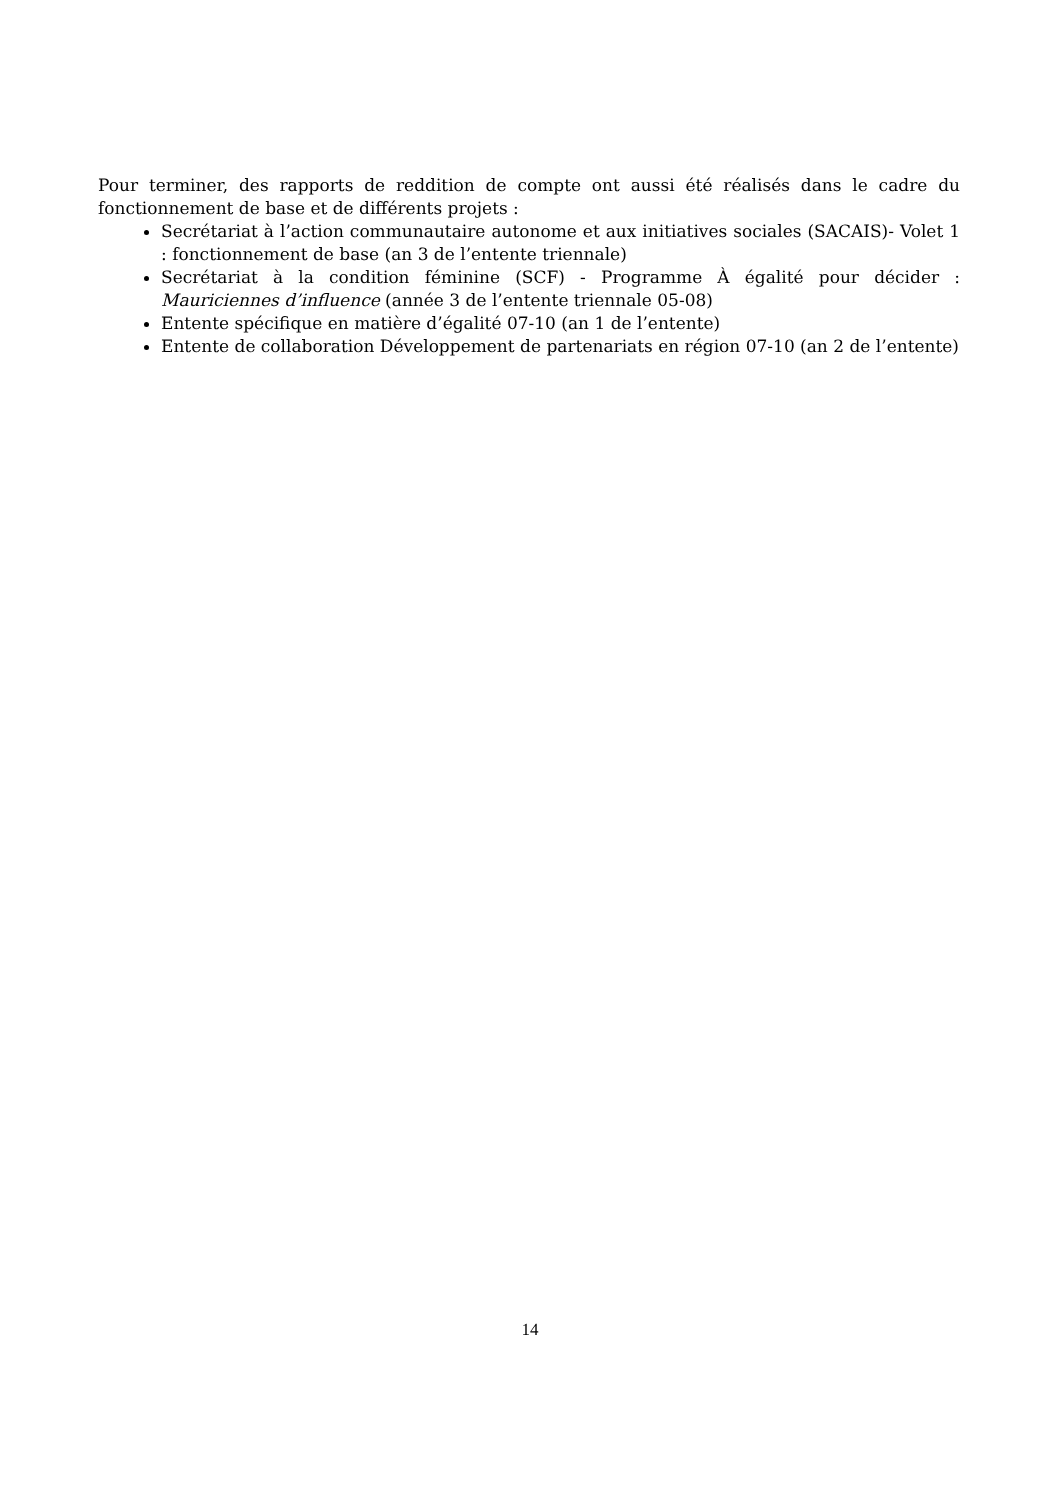Pour terminer, des rapports de reddition de compte ont aussi été réalisés dans le cadre du fonctionnement de base et de différents projets :
Secrétariat à l’action communautaire autonome et aux initiatives sociales (SACAIS)- Volet 1 : fonctionnement de base (an 3 de l’entente triennale)
Secrétariat à la condition féminine (SCF) - Programme À égalité pour décider : Mauriciennes d’influence (année 3 de l’entente triennale 05-08)
Entente spécifique en matière d’égalité 07-10 (an 1 de l’entente)
Entente de collaboration Développement de partenariats en région 07-10 (an 2 de l’entente)
14